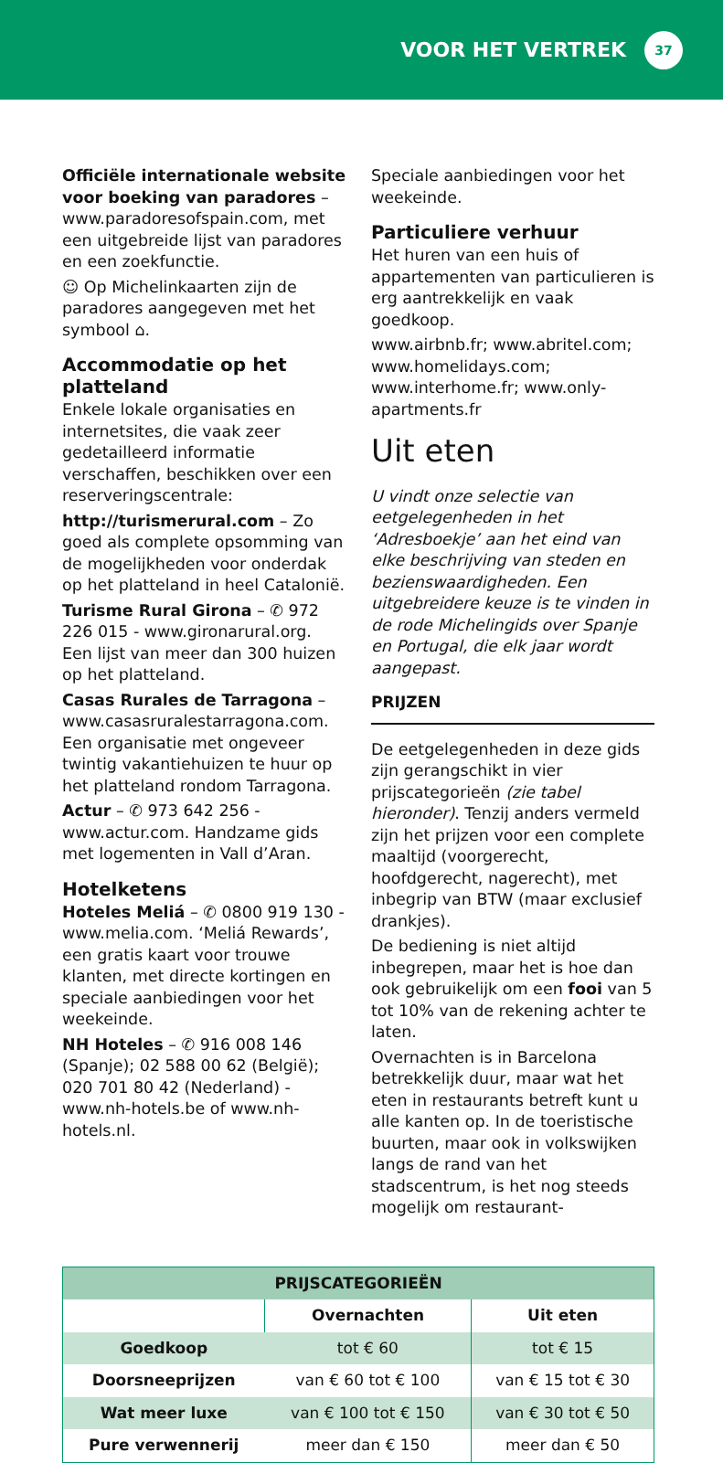VOOR HET VERTREK 37
Officiële internationale website voor boeking van paradores – www.paradoresofspain.com, met een uitgebreide lijst van paradores en een zoekfunctie.
☺ Op Michelinkaarten zijn de paradores aangegeven met het symbool ⌂.
Accommodatie op het platteland
Enkele lokale organisaties en internetsites, die vaak zeer gedetailleerd informatie verschaffen, beschikken over een reserveringscentrale:
http://turismerural.com – Zo goed als complete opsomming van de mogelijkheden voor onderdak op het platteland in heel Catalonië.
Turisme Rural Girona – ✆ 972 226 015 - www.gironarural.org. Een lijst van meer dan 300 huizen op het platteland.
Casas Rurales de Tarragona – www.casasruralestarragona.com. Een organisatie met ongeveer twintig vakantiehuizen te huur op het platteland rondom Tarragona.
Actur – ✆ 973 642 256 - www.actur.com. Handzame gids met logementen in Vall d’Aran.
Hotelketens
Hoteles Meliá – ✆ 0800 919 130 - www.melia.com. ‘Meliá Rewards’, een gratis kaart voor trouwe klanten, met directe kortingen en speciale aanbiedingen voor het weekeinde.
NH Hoteles – ✆ 916 008 146 (Spanje); 02 588 00 62 (België); 020 701 80 42 (Nederland) - www.nh-hotels.be of www.nh-hotels.nl.
Speciale aanbiedingen voor het weekeinde.
Particuliere verhuur
Het huren van een huis of appartementen van particulieren is erg aantrekkelijk en vaak goedkoop.
www.airbnb.fr; www.abritel.com; www.homelidays.com; www.interhome.fr; www.only-apartments.fr
Uit eten
U vindt onze selectie van eetgelegenheden in het ‘Adresboekje’ aan het eind van elke beschrijving van steden en bezienswaardigheden. Een uitgebreidere keuze is te vinden in de rode Michelingids over Spanje en Portugal, die elk jaar wordt aangepast.
PRIJZEN
De eetgelegenheden in deze gids zijn gerangschikt in vier prijscategorieën (zie tabel hieronder). Tenzij anders vermeld zijn het prijzen voor een complete maaltijd (voorgerecht, hoofdgerecht, nagerecht), met inbegrip van BTW (maar exclusief drankjes).
De bediening is niet altijd inbegrepen, maar het is hoe dan ook gebruikelijk om een fooi van 5 tot 10% van de rekening achter te laten.
Overnachten is in Barcelona betrekkelijk duur, maar wat het eten in restaurants betreft kunt u alle kanten op. In de toeristische buurten, maar ook in volkswijken langs de rand van het stadscentrum, is het nog steeds mogelijk om restaurant-
| PRIJSCATEGORIEËN | | |
| --- | --- | --- |
| | Overnachten | Uit eten |
| Goedkoop | tot € 60 | tot € 15 |
| Doorsneeprijzen | van € 60 tot € 100 | van € 15 tot € 30 |
| Wat meer luxe | van € 100 tot € 150 | van € 30 tot € 50 |
| Pure verwennerij | meer dan € 150 | meer dan € 50 |